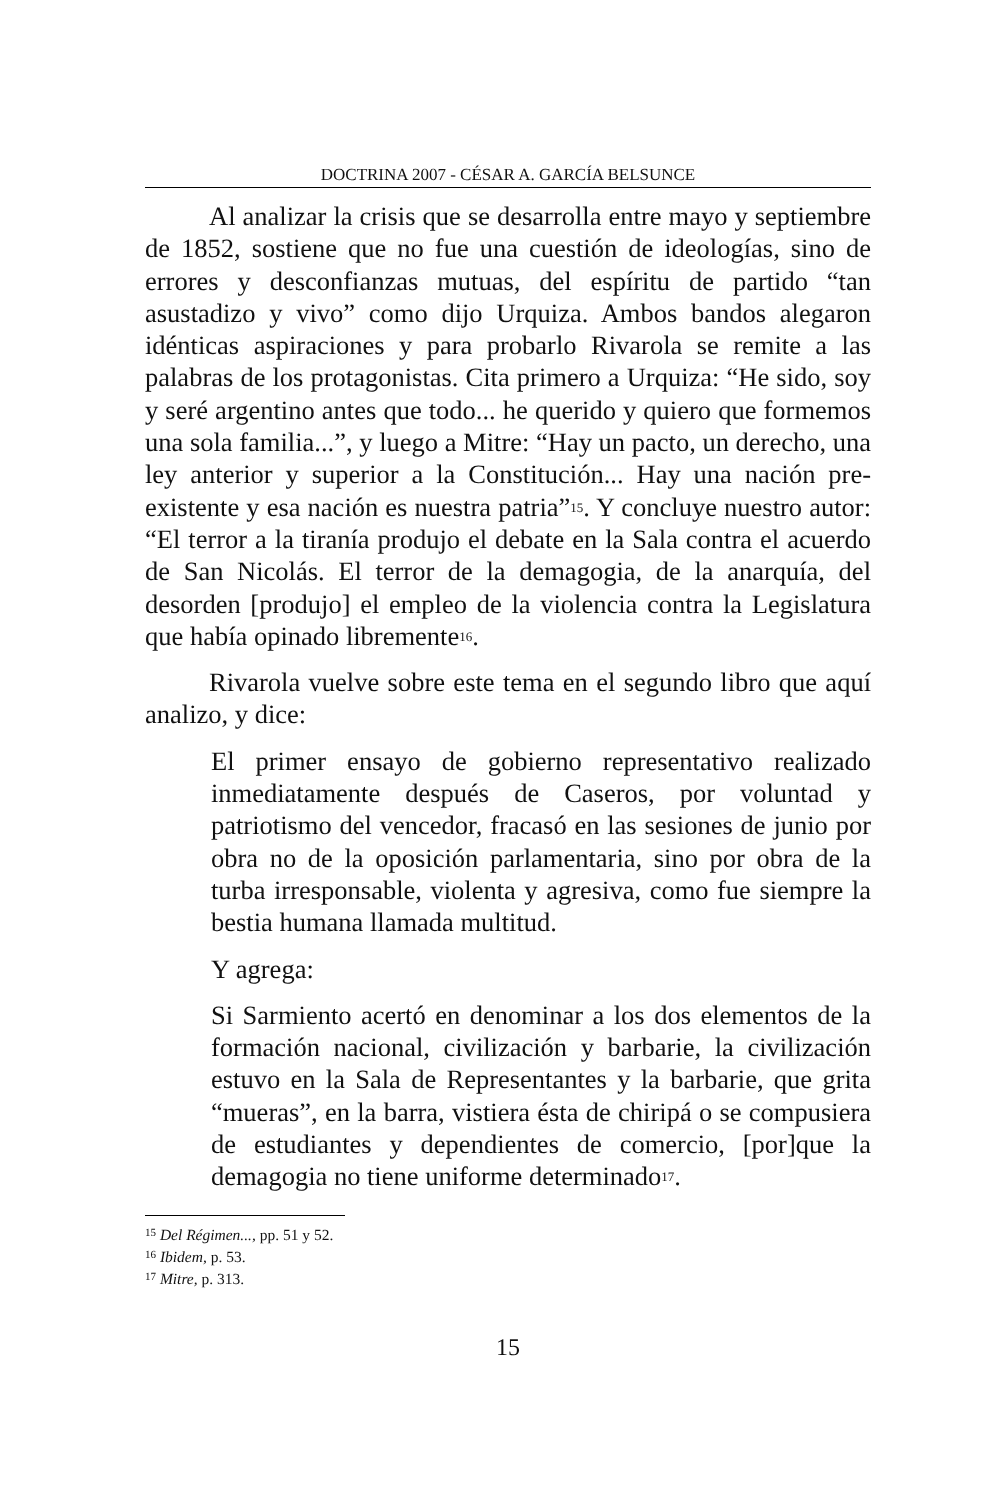DOCTRINA 2007 - CÉSAR A. GARCÍA BELSUNCE
Al analizar la crisis que se desarrolla entre mayo y septiembre de 1852, sostiene que no fue una cuestión de ideologías, sino de errores y desconfianzas mutuas, del espíritu de partido “tan asustadizo y vivo” como dijo Urquiza. Ambos bandos alegaron idénticas aspiraciones y para probarlo Rivarola se remite a las palabras de los protagonistas. Cita primero a Urquiza: “He sido, soy y seré argentino antes que todo... he querido y quiero que formemos una sola familia...”, y luego a Mitre: “Hay un pacto, un derecho, una ley anterior y superior a la Constitución... Hay una nación pre-existente y esa nación es nuestra patria”<sup>15</sup>. Y concluye nuestro autor: “El terror a la tiranía produjo el debate en la Sala contra el acuerdo de San Nicolás. El terror de la demagogia, de la anarquía, del desorden [produjo] el empleo de la violencia contra la Legislatura que había opinado libremente<sup>16</sup>.
Rivarola vuelve sobre este tema en el segundo libro que aquí analizo, y dice:
El primer ensayo de gobierno representativo realizado inmediatamente después de Caseros, por voluntad y patriotismo del vencedor, fracasó en las sesiones de junio por obra no de la oposición parlamentaria, sino por obra de la turba irresponsable, violenta y agresiva, como fue siempre la bestia humana llamada multitud.
Y agrega:
Si Sarmiento acertó en denominar a los dos elementos de la formación nacional, civilización y barbarie, la civilización estuvo en la Sala de Representantes y la barbarie, que grita “mueras”, en la barra, vistiera ésta de chiripá o se compusiera de estudiantes y dependientes de comercio, [por]que la demagogia no tiene uniforme determinado<sup>17</sup>.
<sup>15</sup> Del Régimen..., pp. 51 y 52.
<sup>16</sup> Ibidem, p. 53.
<sup>17</sup> Mitre, p. 313.
15